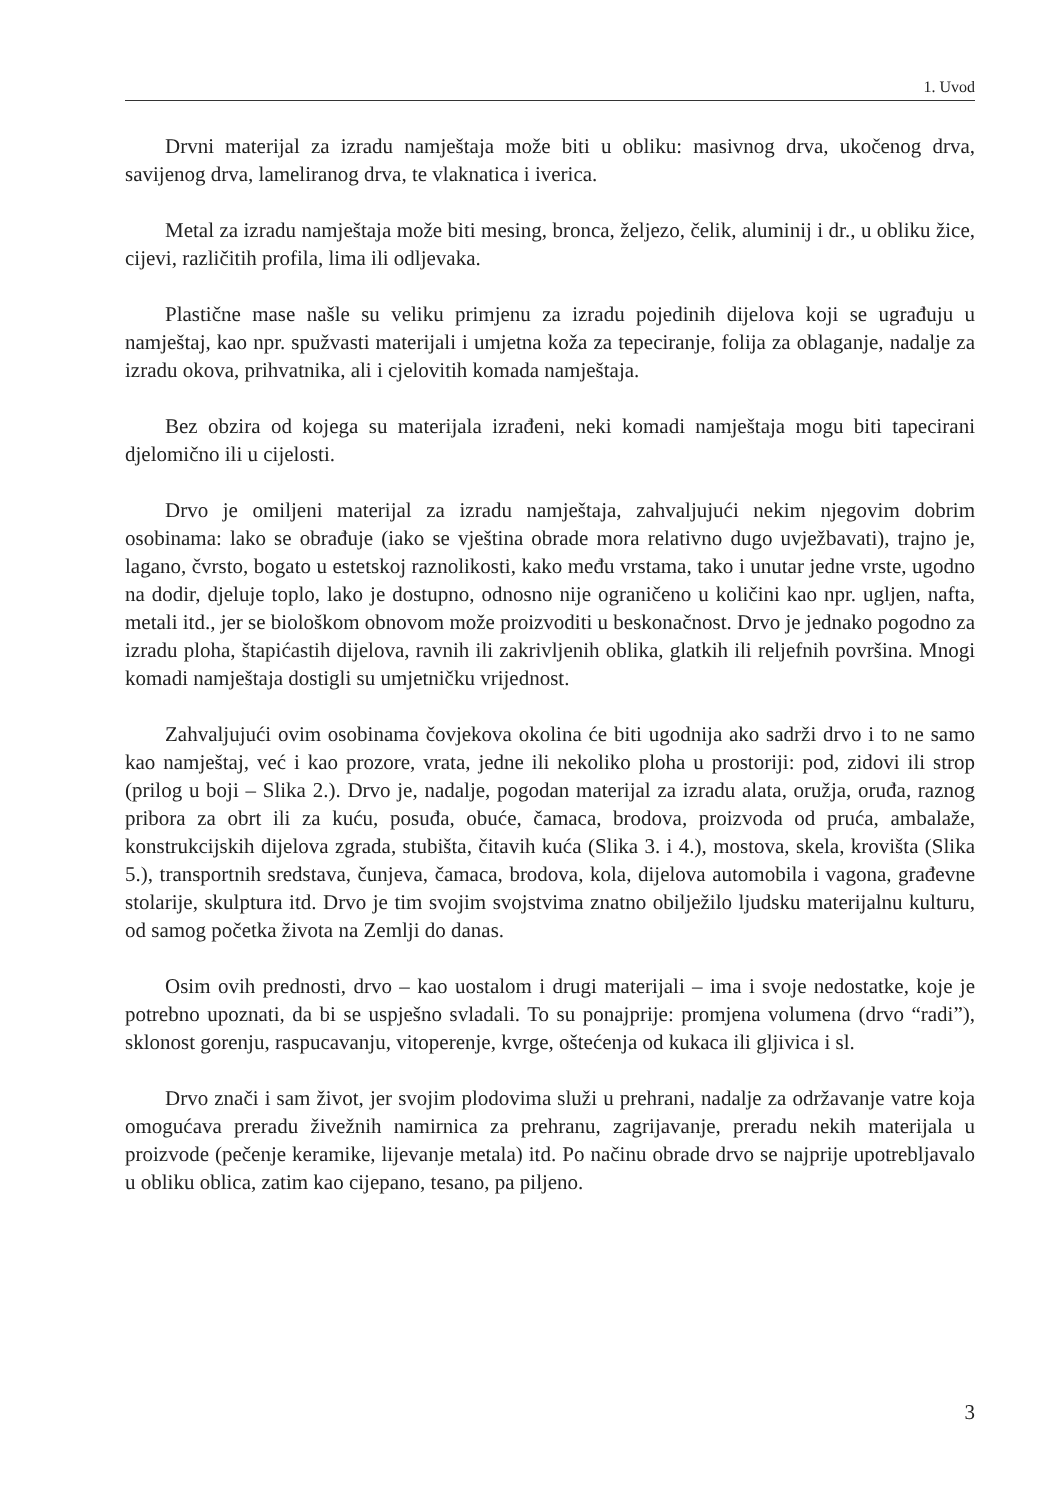1. Uvod
Drvni materijal za izradu namještaja može biti u obliku: masivnog drva, ukočenog drva, savijenog drva, lameliranog drva, te vlaknatica i iverica.
Metal za izradu namještaja može biti mesing, bronca, željezo, čelik, aluminij i dr., u obliku žice, cijevi, različitih profila, lima ili odljevaka.
Plastične mase našle su veliku primjenu za izradu pojedinih dijelova koji se ugrađuju u namještaj, kao npr. spužvasti materijali i umjetna koža za tepeciranje, folija za oblaganje, nadalje za izradu okova, prihvatnika, ali i cjelovitih komada namještaja.
Bez obzira od kojega su materijala izrađeni, neki komadi namještaja mogu biti tapecirani djelomično ili u cijelosti.
Drvo je omiljeni materijal za izradu namještaja, zahvaljujući nekim njegovim dobrim osobinama: lako se obrađuje (iako se vještina obrade mora relativno dugo uvježbavati), trajno je, lagano, čvrsto, bogato u estetskoj raznolikosti, kako među vrstama, tako i unutar jedne vrste, ugodno na dodir, djeluje toplo, lako je dostupno, odnosno nije ograničeno u količini kao npr. ugljen, nafta, metali itd., jer se biološkom obnovom može proizvoditi u beskonačnost. Drvo je jednako pogodno za izradu ploha, štapićastih dijelova, ravnih ili zakrivljenih oblika, glatkih ili reljefnih površina. Mnogi komadi namještaja dostigli su umjetničku vrijednost.
Zahvaljujući ovim osobinama čovjekova okolina će biti ugodnija ako sadrži drvo i to ne samo kao namještaj, već i kao prozore, vrata, jedne ili nekoliko ploha u prostoriji: pod, zidovi ili strop (prilog u boji – Slika 2.). Drvo je, nadalje, pogodan materijal za izradu alata, oružja, oruđa, raznog pribora za obrt ili za kuću, posuđa, obuće, čamaca, brodova, proizvoda od pruća, ambalaže, konstrukcijskih dijelova zgrada, stubišta, čitavih kuća (Slika 3. i 4.), mostova, skela, krovišta (Slika 5.), transportnih sredstava, čunjeva, čamaca, brodova, kola, dijelova automobila i vagona, građevne stolarije, skulptura itd. Drvo je tim svojim svojstvima znatno obilježilo ljudsku materijalnu kulturu, od samog početka života na Zemlji do danas.
Osim ovih prednosti, drvo – kao uostalom i drugi materijali – ima i svoje nedostatke, koje je potrebno upoznati, da bi se uspješno svladali. To su ponajprije: promjena volumena (drvo “radi”), sklonost gorenju, raspucavanju, vitoperenje, kvrge, oštećenja od kukaca ili gljivica i sl.
Drvo znači i sam život, jer svojim plodovima služi u prehrani, nadalje za održavanje vatre koja omogućava preradu živežnih namirnica za prehranu, zagrijavanje, preradu nekih materijala u proizvode (pečenje keramike, lijevanje metala) itd. Po načinu obrade drvo se najprije upotrebljavalo u obliku oblica, zatim kao cijepano, tesano, pa piljeno.
3